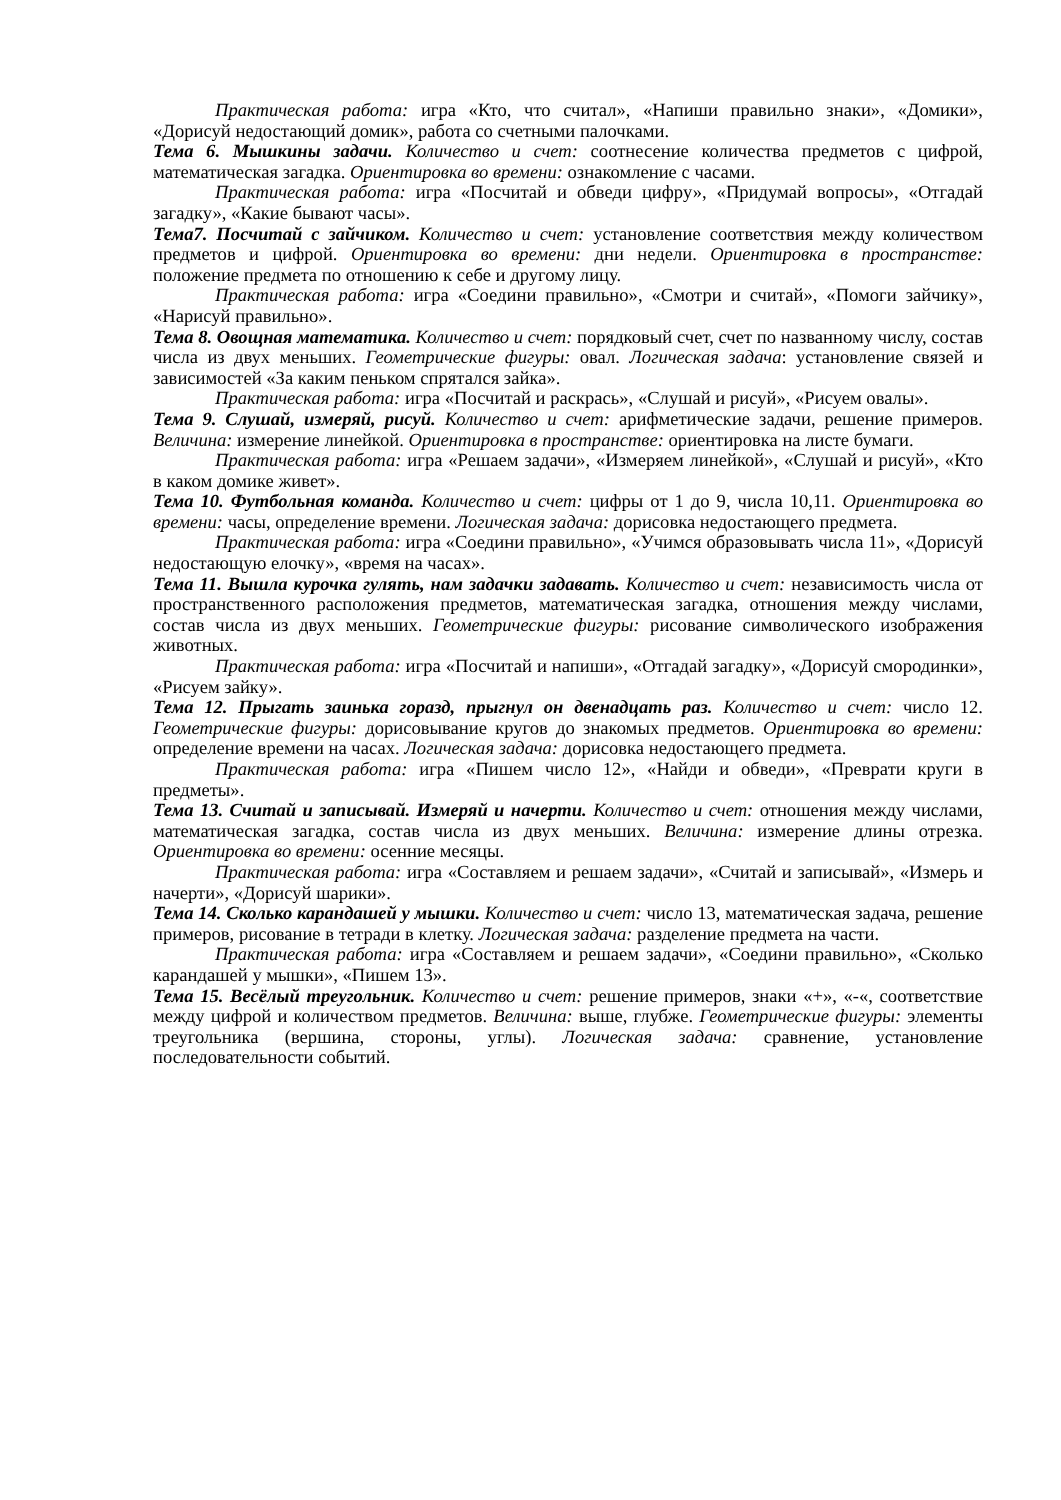Практическая работа: игра «Кто, что считал», «Напиши правильно знаки», «Домики», «Дорисуй недостающий домик», работа со счетными палочками.
Тема 6. Мышкины задачи. Количество и счет: соотнесение количества предметов с цифрой, математическая загадка. Ориентировка во времени: ознакомление с часами.
Практическая работа: игра «Посчитай и обведи цифру», «Придумай вопросы», «Отгадай загадку», «Какие бывают часы».
Тема7. Посчитай с зайчиком. Количество и счет: установление соответствия между количеством предметов и цифрой. Ориентировка во времени: дни недели. Ориентировка в пространстве: положение предмета по отношению к себе и другому лицу.
Практическая работа: игра «Соедини правильно», «Смотри и считай», «Помоги зайчику», «Нарисуй правильно».
Тема 8. Овощная математика. Количество и счет: порядковый счет, счет по названному числу, состав числа из двух меньших. Геометрические фигуры: овал. Логическая задача: установление связей и зависимостей «За каким пеньком спрятался зайка».
Практическая работа: игра «Посчитай и раскрась», «Слушай и рисуй», «Рисуем овалы».
Тема 9. Слушай, измеряй, рисуй. Количество и счет: арифметические задачи, решение примеров. Величина: измерение линейкой. Ориентировка в пространстве: ориентировка на листе бумаги.
Практическая работа: игра «Решаем задачи», «Измеряем линейкой», «Слушай и рисуй», «Кто в каком домике живет».
Тема 10. Футбольная команда. Количество и счет: цифры от 1 до 9, числа 10,11. Ориентировка во времени: часы, определение времени. Логическая задача: дорисовка недостающего предмета.
Практическая работа: игра «Соедини правильно», «Учимся образовывать числа 11», «Дорисуй недостающую елочку», «время на часах».
Тема 11. Вышла курочка гулять, нам задачки задавать. Количество и счет: независимость числа от пространственного расположения предметов, математическая загадка, отношения между числами, состав числа из двух меньших. Геометрические фигуры: рисование символического изображения животных.
Практическая работа: игра «Посчитай и напиши», «Отгадай загадку», «Дорисуй смородинки», «Рисуем зайку».
Тема 12. Прыгать заинька горазд, прыгнул он двенадцать раз. Количество и счет: число 12. Геометрические фигуры: дорисовывание кругов до знакомых предметов. Ориентировка во времени: определение времени на часах. Логическая задача: дорисовка недостающего предмета.
Практическая работа: игра «Пишем число 12», «Найди и обведи», «Преврати круги в предметы».
Тема 13. Считай и записывай. Измеряй и начерти. Количество и счет: отношения между числами, математическая загадка, состав числа из двух меньших. Величина: измерение длины отрезка. Ориентировка во времени: осенние месяцы.
Практическая работа: игра «Составляем и решаем задачи», «Считай и записывай», «Измерь и начерти», «Дорисуй шарики».
Тема 14. Сколько карандашей у мышки. Количество и счет: число 13, математическая задача, решение примеров, рисование в тетради в клетку. Логическая задача: разделение предмета на части.
Практическая работа: игра «Составляем и решаем задачи», «Соедини правильно», «Сколько карандашей у мышки», «Пишем 13».
Тема 15. Весёлый треугольник. Количество и счет: решение примеров, знаки «+», «-«, соответствие между цифрой и количеством предметов. Величина: выше, глубже. Геометрические фигуры: элементы треугольника (вершина, стороны, углы). Логическая задача: сравнение, установление последовательности событий.